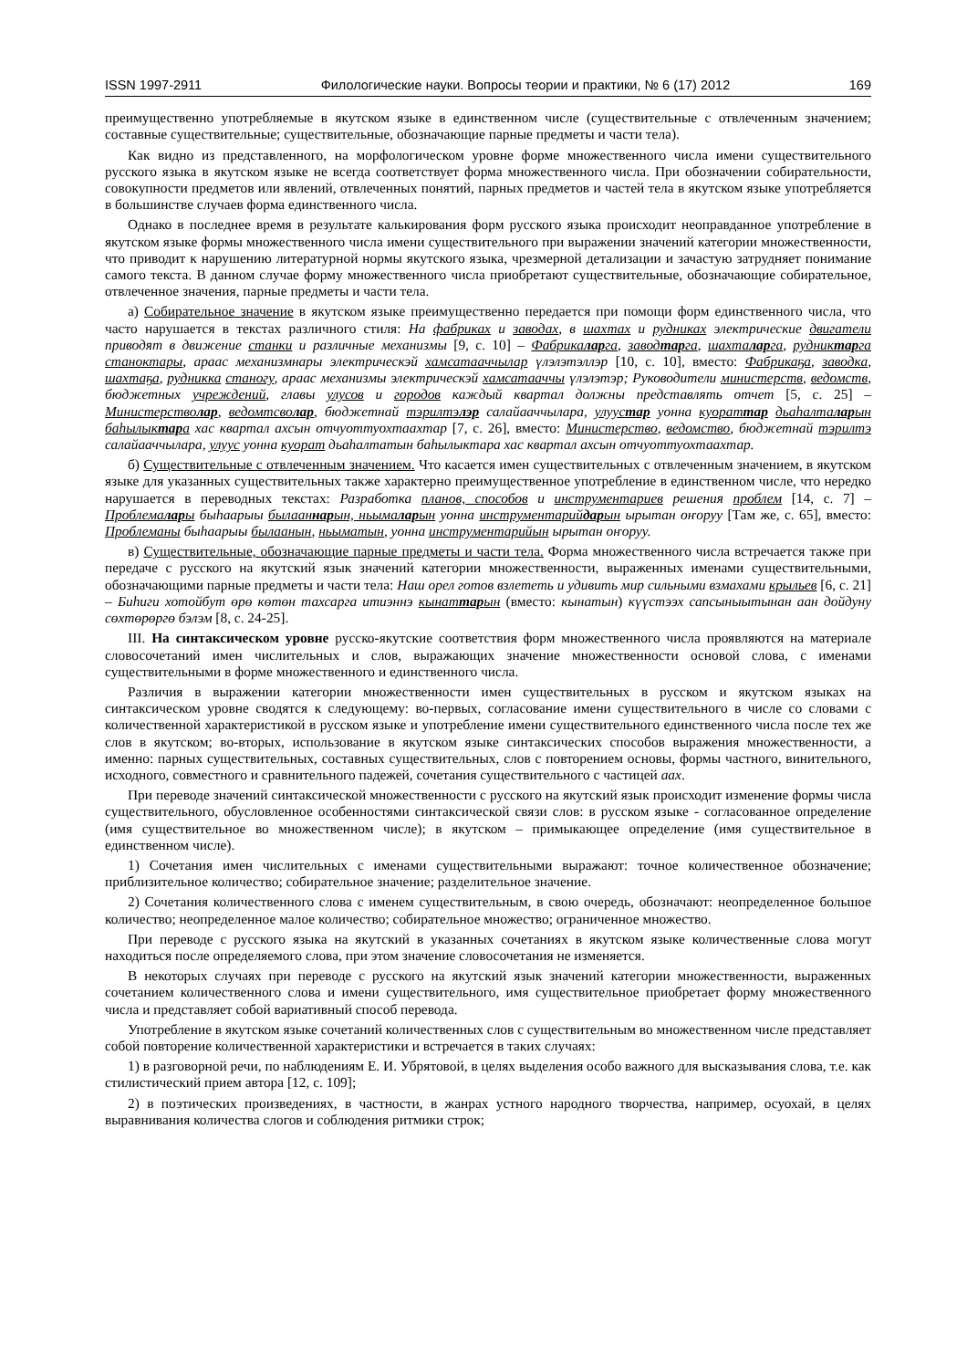ISSN 1997-2911 Филологические науки. Вопросы теории и практики, № 6 (17) 2012 169
преимущественно употребляемые в якутском языке в единственном числе (существительные с отвлеченным значением; составные существительные; существительные, обозначающие парные предметы и части тела).
Как видно из представленного, на морфологическом уровне форме множественного числа имени существительного русского языка в якутском языке не всегда соответствует форма множественного числа. При обозначении собирательности, совокупности предметов или явлений, отвлеченных понятий, парных предметов и частей тела в якутском языке употребляется в большинстве случаев форма единственного числа.
Однако в последнее время в результате калькирования форм русского языка происходит неоправданное употребление в якутском языке формы множественного числа имени существительного при выражении значений категории множественности, что приводит к нарушению литературной нормы якутского языка, чрезмерной детализации и зачастую затрудняет понимание самого текста. В данном случае форму множественного числа приобретают существительные, обозначающие собирательное, отвлеченное значения, парные предметы и части тела.
а) Собирательное значение в якутском языке преимущественно передается при помощи форм единственного числа, что часто нарушается в текстах различного стиля: На фабриках и заводах, в шахтах и рудниках электрические двигатели приводят в движение станки и различные механизмы [9, с. 10] – Фабрикаларга, заводтарга, шахталарга, рудниктарга станоктары, араас механизмнары электрическэй хамсатааччылар үлэлэтэллэр [10, с. 10], вместо: Фабрикаҕа, заводка, шахтаҕа, рудникка станогу, араас механизмы электрическэй хамсатааччы үлэлэтэр; Руководители министерств, ведомств, бюджетных учреждений, главы улусов и городов каждый квартал должны представлять отчет [5, с. 25] – Министерстволар, ведомтсволар, бюджетнай тэрилтэлэр салайааччылара, улуустар уонна куораттар дьаһалталарын баһылыктара хас квартал ахсын отчуоттуохтаахтар [7, с. 26], вместо: Министерство, ведомство, бюджетнай тэрилтэ салайааччылара, улуус уонна куорат дьаһалтатын баһылыктара хас квартал ахсын отчуоттуохтаахтар.
б) Существительные с отвлеченным значением. Что касается имен существительных с отвлеченным значением, в якутском языке для указанных существительных также характерно преимущественное употребление в единственном числе, что нередко нарушается в переводных текстах: Разработка планов, способов и инструментариев решения проблем [14, с. 7] – Проблемалары быһаарыы былааннарын, ньымаларын уонна инструментарийдарын ырытан оҥоруу [Там же, с. 65], вместо: Проблеманы быһаарыы былаанын, ньыматын, уонна инструментарийын ырытан оҥоруу.
в) Существительные, обозначающие парные предметы и части тела. Форма множественного числа встречается также при передаче с русского на якутский язык значений категории множественности, выраженных именами существительными, обозначающими парные предметы и части тела: Наш орел готов взлететь и удивить мир сильными взмахами крыльев [6, с. 21] – Биһиги хотойбут өрө көтөн тахсарга итиэннэ кынаттарын (вместо: кынатын) күүстээх сапсыныытынан аан дойдуну сөхтөрөргө бэлэм [8, с. 24-25].
III. На синтаксическом уровне русско-якутские соответствия форм множественного числа проявляются на материале словосочетаний имен числительных и слов, выражающих значение множественности основой слова, с именами существительными в форме множественного и единственного числа.
Различия в выражении категории множественности имен существительных в русском и якутском языках на синтаксическом уровне сводятся к следующему: во-первых, согласование имени существительного в числе со словами с количественной характеристикой в русском языке и употребление имени существительного единственного числа после тех же слов в якутском; во-вторых, использование в якутском языке синтаксических способов выражения множественности, а именно: парных существительных, составных существительных, слов с повторением основы, формы частного, винительного, исходного, совместного и сравнительного падежей, сочетания существительного с частицей аах.
При переводе значений синтаксической множественности с русского на якутский язык происходит изменение формы числа существительного, обусловленное особенностями синтаксической связи слов: в русском языке - согласованное определение (имя существительное во множественном числе); в якутском – примыкающее определение (имя существительное в единственном числе).
1) Сочетания имен числительных с именами существительными выражают: точное количественное обозначение; приблизительное количество; собирательное значение; разделительное значение.
2) Сочетания количественного слова с именем существительным, в свою очередь, обозначают: неопределенное большое количество; неопределенное малое количество; собирательное множество; ограниченное множество.
При переводе с русского языка на якутский в указанных сочетаниях в якутском языке количественные слова могут находиться после определяемого слова, при этом значение словосочетания не изменяется.
В некоторых случаях при переводе с русского на якутский язык значений категории множественности, выраженных сочетанием количественного слова и имени существительного, имя существительное приобретает форму множественного числа и представляет собой вариативный способ перевода.
Употребление в якутском языке сочетаний количественных слов с существительным во множественном числе представляет собой повторение количественной характеристики и встречается в таких случаях:
1) в разговорной речи, по наблюдениям Е. И. Убрятовой, в целях выделения особо важного для высказывания слова, т.е. как стилистический прием автора [12, с. 109];
2) в поэтических произведениях, в частности, в жанрах устного народного творчества, например, осуохай, в целях выравнивания количества слогов и соблюдения ритмики строк;